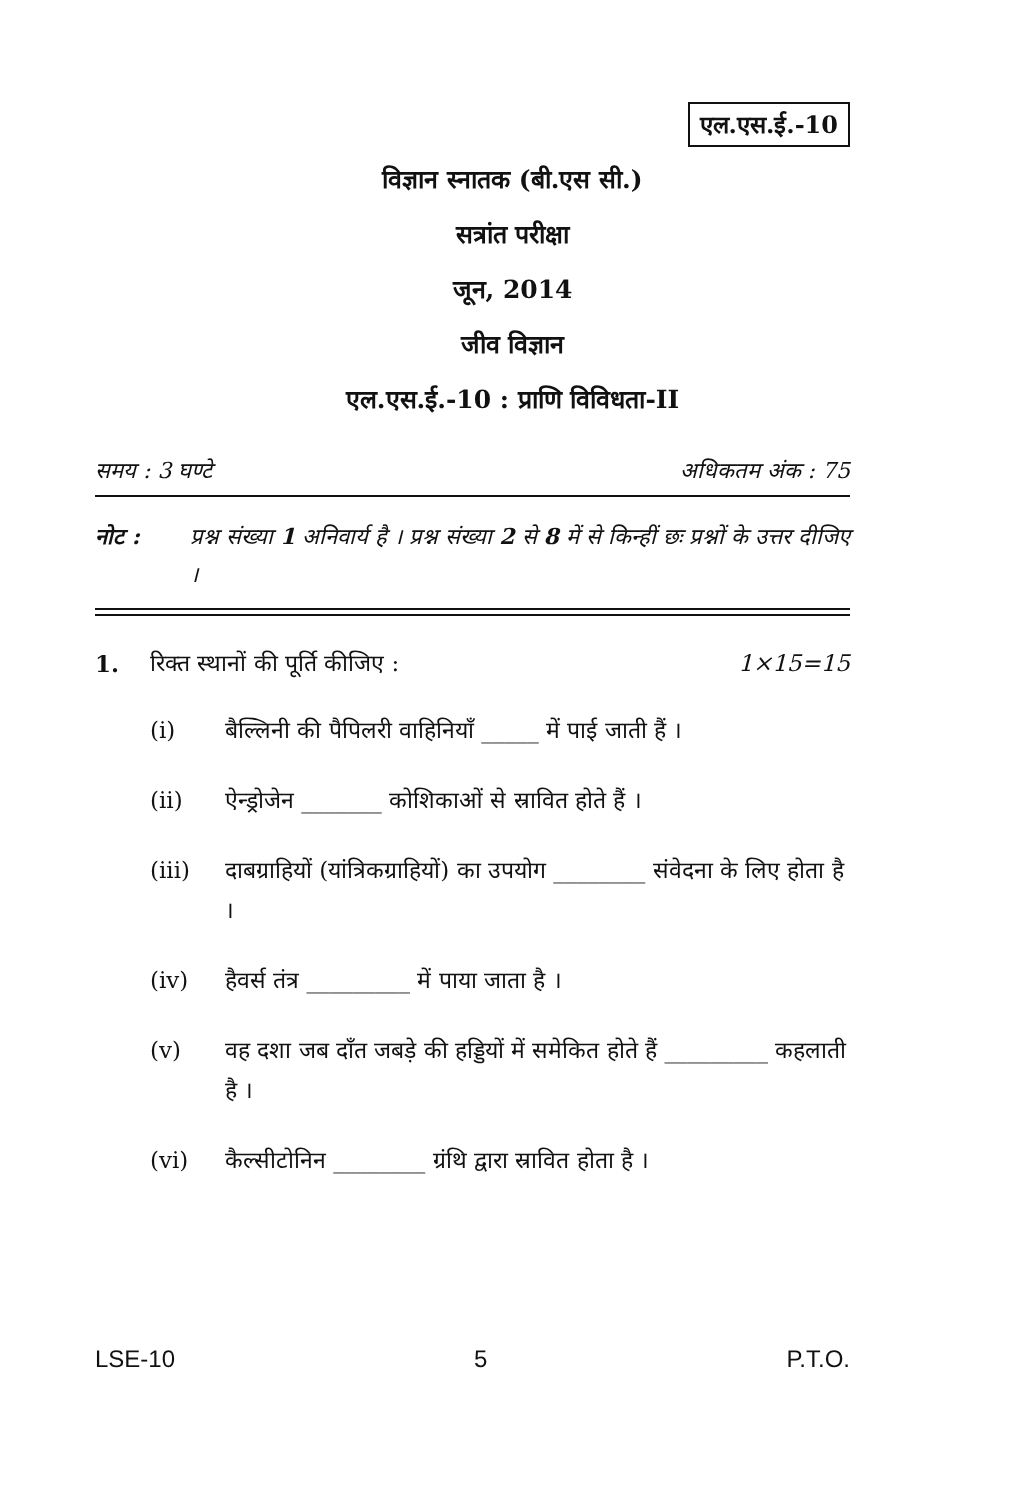एल.एस.ई.-10
विज्ञान स्नातक (बी.एस सी.)
सत्रांत परीक्षा
जून, 2014
जीव विज्ञान
एल.एस.ई.-10 : प्राणि विविधता-II
समय : 3 घण्टे अधिकतम अंक : 75
नोट : प्रश्न संख्या 1 अनिवार्य है । प्रश्न संख्या 2 से 8 में से किन्हीं छः प्रश्नों के उत्तर दीजिए ।
1. रिक्त स्थानों की पूर्ति कीजिए : 1×15=15
(i) बैल्लिनी की पैपिलरी वाहिनियाँ _____ में पाई जाती हैं ।
(ii) ऐन्ड्रोजेन _______ कोशिकाओं से स्रावित होते हैं ।
(iii) दाबग्राहियों (यांत्रिकग्राहियों) का उपयोग ________ संवेदना के लिए होता है ।
(iv) हैवर्स तंत्र _________ में पाया जाता है ।
(v) वह दशा जब दाँत जबड़े की हड्डियों में समेकित होते हैं _________ कहलाती है ।
(vi) कैल्सीटोनिन ________ ग्रंथि द्वारा स्रावित होता है ।
LSE-10 5 P.T.O.